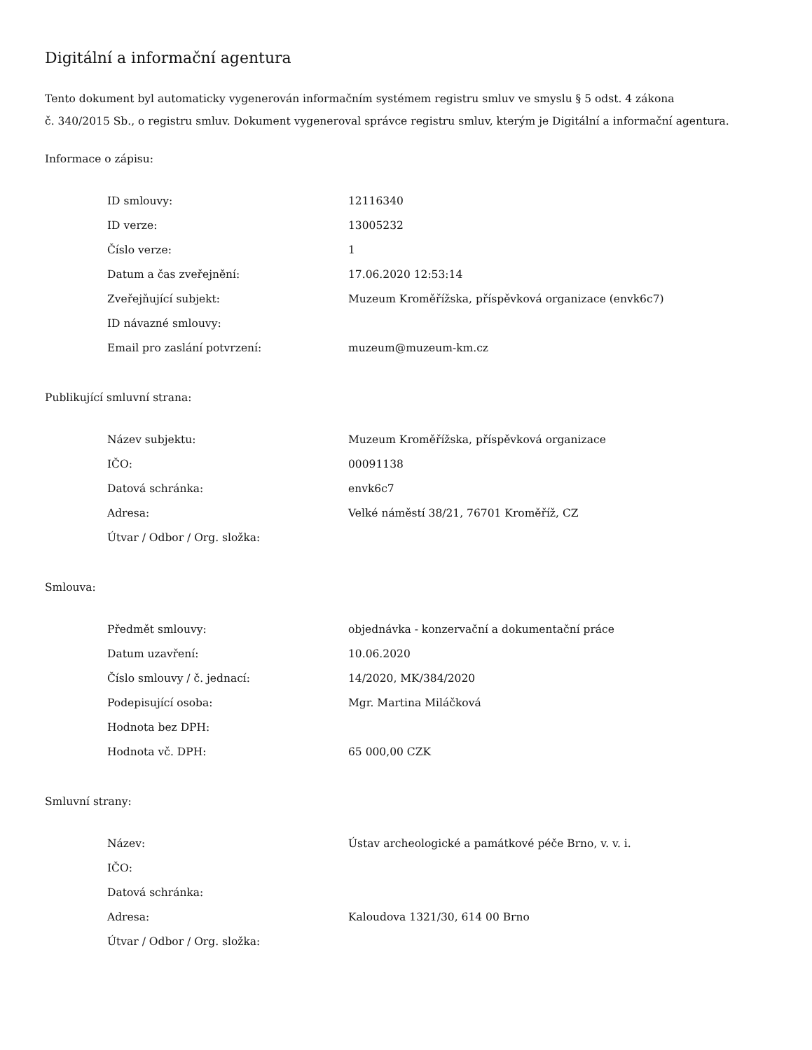Digitální a informační agentura
Tento dokument byl automaticky vygenerován informačním systémem registru smluv ve smyslu § 5 odst. 4 zákona
č. 340/2015 Sb., o registru smluv. Dokument vygeneroval správce registru smluv, kterým je Digitální a informační agentura.
Informace o zápisu:
| ID smlouvy: | 12116340 |
| ID verze: | 13005232 |
| Číslo verze: | 1 |
| Datum a čas zveřejnění: | 17.06.2020 12:53:14 |
| Zveřejňující subjekt: | Muzeum Kroměřížska, příspěvková organizace (envk6c7) |
| ID návazné smlouvy: | |
| Email pro zaslání potvrzení: | muzeum@muzeum-km.cz |
Publikující smluvní strana:
| Název subjektu: | Muzeum Kroměřížska, příspěvková organizace |
| IČO: | 00091138 |
| Datová schránka: | envk6c7 |
| Adresa: | Velké náměstí 38/21, 76701 Kroměříž, CZ |
| Útvar / Odbor / Org. složka: | |
Smlouva:
| Předmět smlouvy: | objednávka - konzervační a dokumentační práce |
| Datum uzavření: | 10.06.2020 |
| Číslo smlouvy / č. jednací: | 14/2020, MK/384/2020 |
| Podepisující osoba: | Mgr. Martina Miláčková |
| Hodnota bez DPH: | |
| Hodnota vč. DPH: | 65 000,00 CZK |
Smluvní strany:
| Název: | Ústav archeologické a památkové péče Brno, v. v. i. |
| IČO: | |
| Datová schránka: | |
| Adresa: | Kaloudova 1321/30, 614 00 Brno |
| Útvar / Odbor / Org. složka: | |